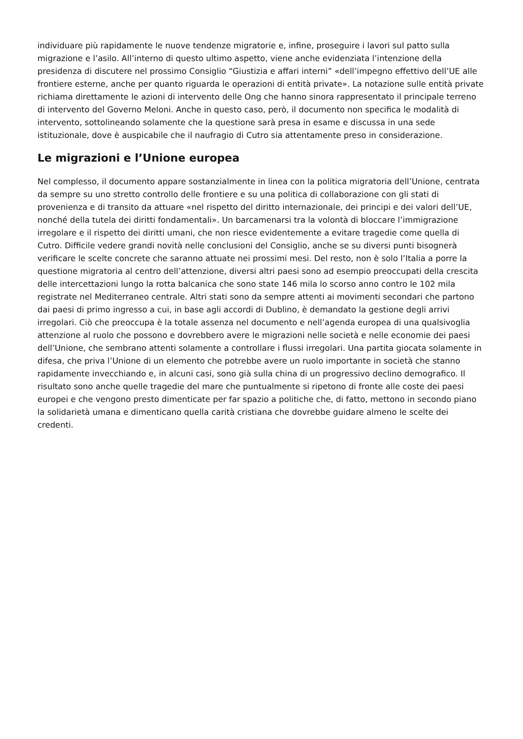individuare più rapidamente le nuove tendenze migratorie e, infine, proseguire i lavori sul patto sulla migrazione e l’asilo. All’interno di questo ultimo aspetto, viene anche evidenziata l’intenzione della presidenza di discutere nel prossimo Consiglio “Giustizia e affari interni” «dell’impegno effettivo dell’UE alle frontiere esterne, anche per quanto riguarda le operazioni di entità private». La notazione sulle entità private richiama direttamente le azioni di intervento delle Ong che hanno sinora rappresentato il principale terreno di intervento del Governo Meloni. Anche in questo caso, però, il documento non specifica le modalità di intervento, sottolineando solamente che la questione sarà presa in esame e discussa in una sede istituzionale, dove è auspicabile che il naufragio di Cutro sia attentamente preso in considerazione.
Le migrazioni e l’Unione europea
Nel complesso, il documento appare sostanzialmente in linea con la politica migratoria dell’Unione, centrata da sempre su uno stretto controllo delle frontiere e su una politica di collaborazione con gli stati di provenienza e di transito da attuare «nel rispetto del diritto internazionale, dei principi e dei valori dell’UE, nonché della tutela dei diritti fondamentali». Un barcamenarsi tra la volontà di bloccare l’immigrazione irregolare e il rispetto dei diritti umani, che non riesce evidentemente a evitare tragedie come quella di Cutro. Difficile vedere grandi novità nelle conclusioni del Consiglio, anche se su diversi punti bisognerà verificare le scelte concrete che saranno attuate nei prossimi mesi. Del resto, non è solo l’Italia a porre la questione migratoria al centro dell’attenzione, diversi altri paesi sono ad esempio preoccupati della crescita delle intercettazioni lungo la rotta balcanica che sono state 146 mila lo scorso anno contro le 102 mila registrate nel Mediterraneo centrale. Altri stati sono da sempre attenti ai movimenti secondari che partono dai paesi di primo ingresso a cui, in base agli accordi di Dublino, è demandato la gestione degli arrivi irregolari. Ciò che preoccupa è la totale assenza nel documento e nell’agenda europea di una qualsivoglia attenzione al ruolo che possono e dovrebbero avere le migrazioni nelle società e nelle economie dei paesi dell’Unione, che sembrano attenti solamente a controllare i flussi irregolari. Una partita giocata solamente in difesa, che priva l’Unione di un elemento che potrebbe avere un ruolo importante in società che stanno rapidamente invecchiando e, in alcuni casi, sono già sulla china di un progressivo declino demografico. Il risultato sono anche quelle tragedie del mare che puntualmente si ripetono di fronte alle coste dei paesi europei e che vengono presto dimenticate per far spazio a politiche che, di fatto, mettono in secondo piano la solidarietà umana e dimenticano quella carità cristiana che dovrebbe guidare almeno le scelte dei credenti.